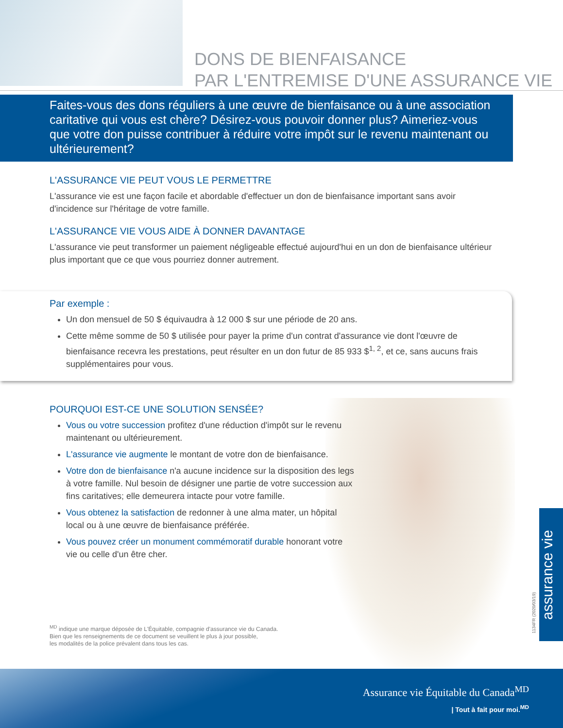DONS DE BIENFAISANCE
PAR L'ENTREMISE D'UNE ASSURANCE VIE
Faites-vous des dons réguliers à une œuvre de bienfaisance ou à une association caritative qui vous est chère? Désirez-vous pouvoir donner plus? Aimeriez-vous que votre don puisse contribuer à réduire votre impôt sur le revenu maintenant ou ultérieurement?
L'ASSURANCE VIE PEUT VOUS LE PERMETTRE
L'assurance vie est une façon facile et abordable d'effectuer un don de bienfaisance important sans avoir d'incidence sur l'héritage de votre famille.
L'ASSURANCE VIE VOUS AIDE À DONNER DAVANTAGE
L'assurance vie peut transformer un paiement négligeable effectué aujourd'hui en un don de bienfaisance ultérieur plus important que ce que vous pourriez donner autrement.
Par exemple :
Un don mensuel de 50 $ équivaudra à 12 000 $ sur une période de 20 ans.
Cette même somme de 50 $ utilisée pour payer la prime d'un contrat d'assurance vie dont l'œuvre de bienfaisance recevra les prestations, peut résulter en un don futur de 85 933 $<sup>1, 2</sup>, et ce, sans aucuns frais supplémentaires pour vous.
POURQUOI EST-CE UNE SOLUTION SENSÉE?
Vous ou votre succession profitez d'une réduction d'impôt sur le revenu maintenant ou ultérieurement.
L'assurance vie augmente le montant de votre don de bienfaisance.
Votre don de bienfaisance n'a aucune incidence sur la disposition des legs à votre famille. Nul besoin de désigner une partie de votre succession aux fins caritatives; elle demeurera intacte pour votre famille.
Vous obtenez la satisfaction de redonner à une alma mater, un hôpital local ou à une œuvre de bienfaisance préférée.
Vous pouvez créer un monument commémoratif durable honorant votre vie ou celle d'un être cher.
<sup>MD</sup> indique une marque déposée de L'Équitable, compagnie d'assurance vie du Canada.
Bien que les renseignements de ce document se veuillent le plus à jour possible,
les modalités de la police prévalent dans tous les cas.
1134FR (2020/03/19)
assurance vie
Assurance vie Équitable du Canada<sup>MD</sup>
| Tout à fait pour moi.<sup>MD</sup>